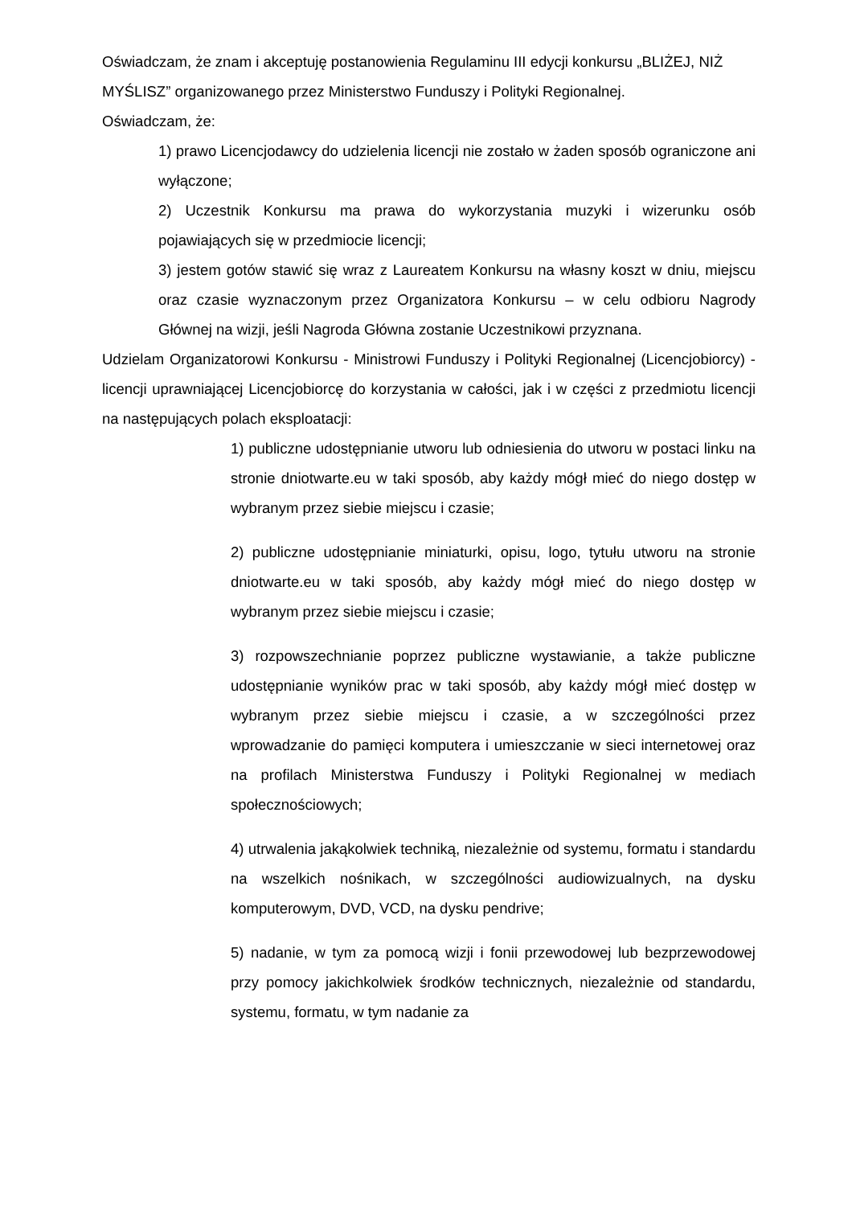Oświadczam, że znam i akceptuję postanowienia Regulaminu III edycji konkursu „BLIŻEJ, NIŻ MYŚLISZ” organizowanego przez Ministerstwo Funduszy i Polityki Regionalnej.
Oświadczam, że:
1) prawo Licencjodawcy do udzielenia licencji nie zostało w żaden sposób ograniczone ani wyłączone;
2) Uczestnik Konkursu ma prawa do wykorzystania muzyki i wizerunku osób pojawiających się w przedmiocie licencji;
3) jestem gotów stawić się wraz z Laureatem Konkursu na własny koszt w dniu, miejscu oraz czasie wyznaczonym przez Organizatora Konkursu – w celu odbioru Nagrody Głównej na wizji, jeśli Nagroda Główna zostanie Uczestnikowi przyznana.
Udzielam Organizatorowi Konkursu - Ministrowi Funduszy i Polityki Regionalnej (Licencjobiorcy) - licencji uprawniającej Licencjobiorcę do korzystania w całości, jak i w części z przedmiotu licencji na następujących polach eksploatacji:
1) publiczne udostępnianie utworu lub odniesienia do utworu w postaci linku na stronie dniotwarte.eu w taki sposób, aby każdy mógł mieć do niego dostęp w wybranym przez siebie miejscu i czasie;
2) publiczne udostępnianie miniaturki, opisu, logo, tytułu utworu na stronie dniotwarte.eu w taki sposób, aby każdy mógł mieć do niego dostęp w wybranym przez siebie miejscu i czasie;
3) rozpowszechnianie poprzez publiczne wystawianie, a także publiczne udostępnianie wyników prac w taki sposób, aby każdy mógł mieć dostęp w wybranym przez siebie miejscu i czasie, a w szczególności przez wprowadzanie do pamięci komputera i umieszczanie w sieci internetowej oraz na profilach Ministerstwa Funduszy i Polityki Regionalnej w mediach społecznościowych;
4) utrwalenia jakąkolwiek techniką, niezależnie od systemu, formatu i standardu na wszelkich nośnikach, w szczególności audiowizualnych, na dysku komputerowym, DVD, VCD, na dysku pendrive;
5) nadanie, w tym za pomocą wizji i fonii przewodowej lub bezprzewodowej przy pomocy jakichkolwiek środków technicznych, niezależnie od standardu, systemu, formatu, w tym nadanie za